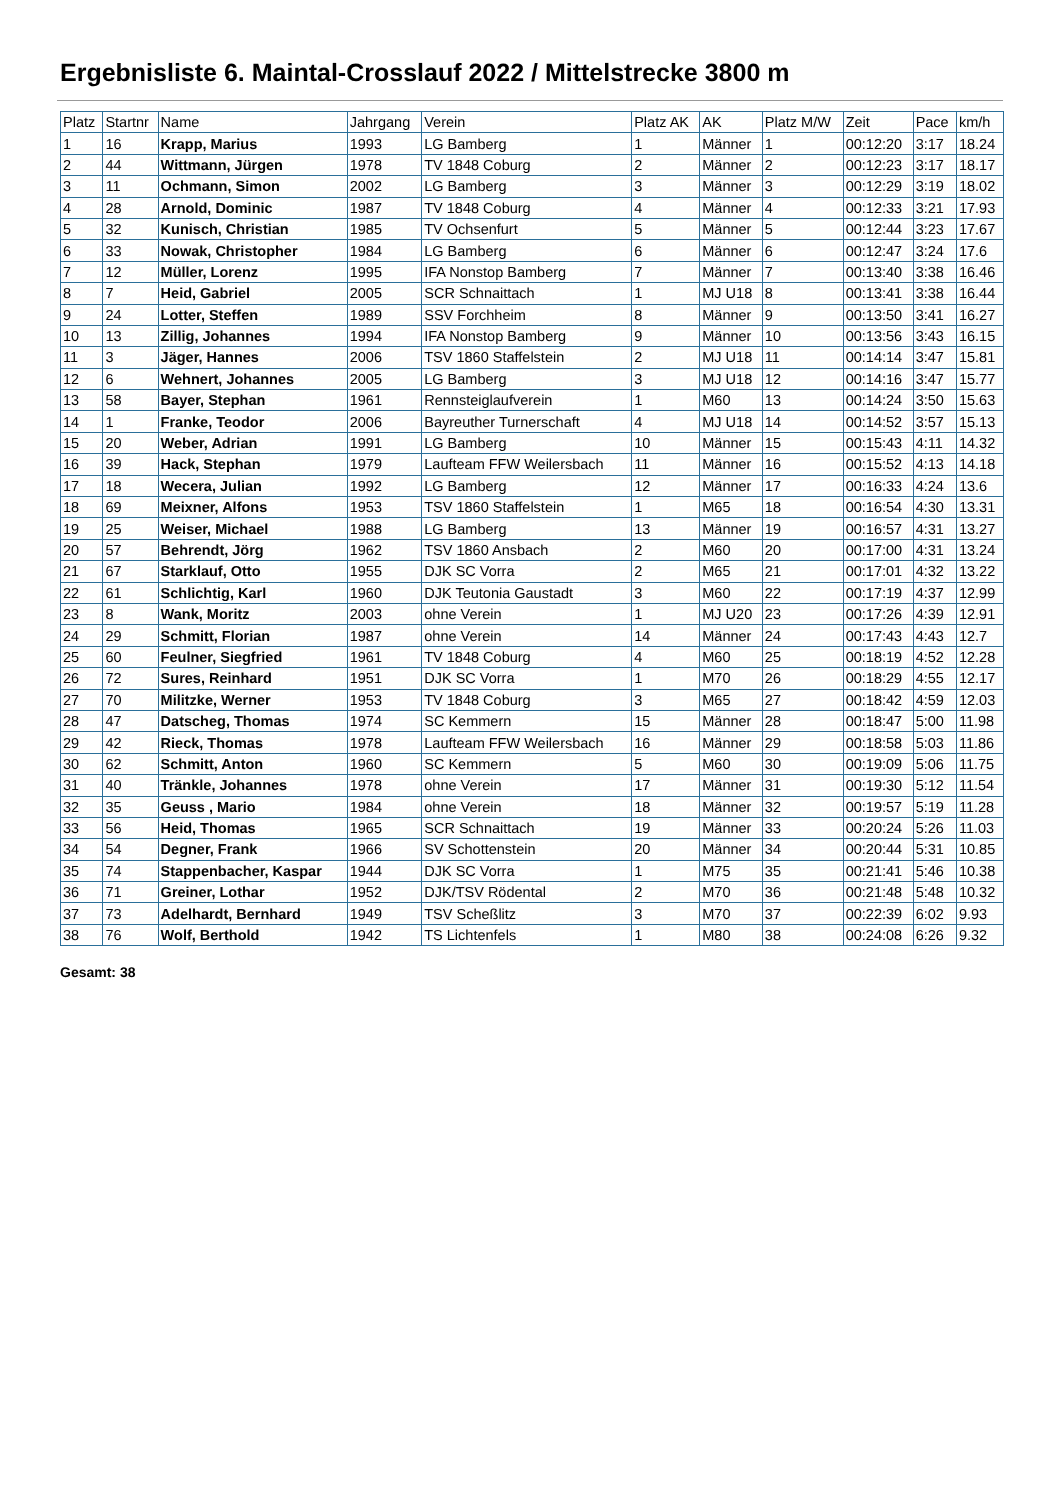Ergebnisliste 6. Maintal-Crosslauf 2022 / Mittelstrecke 3800 m
| Platz | Startnr | Name | Jahrgang | Verein | Platz AK | AK | Platz M/W | Zeit | Pace | km/h |
| --- | --- | --- | --- | --- | --- | --- | --- | --- | --- | --- |
| 1 | 16 | Krapp, Marius | 1993 | LG Bamberg | 1 | Männer | 1 | 00:12:20 | 3:17 | 18.24 |
| 2 | 44 | Wittmann, Jürgen | 1978 | TV 1848 Coburg | 2 | Männer | 2 | 00:12:23 | 3:17 | 18.17 |
| 3 | 11 | Ochmann, Simon | 2002 | LG Bamberg | 3 | Männer | 3 | 00:12:29 | 3:19 | 18.02 |
| 4 | 28 | Arnold, Dominic | 1987 | TV 1848 Coburg | 4 | Männer | 4 | 00:12:33 | 3:21 | 17.93 |
| 5 | 32 | Kunisch, Christian | 1985 | TV Ochsenfurt | 5 | Männer | 5 | 00:12:44 | 3:23 | 17.67 |
| 6 | 33 | Nowak, Christopher | 1984 | LG Bamberg | 6 | Männer | 6 | 00:12:47 | 3:24 | 17.6 |
| 7 | 12 | Müller, Lorenz | 1995 | IFA Nonstop Bamberg | 7 | Männer | 7 | 00:13:40 | 3:38 | 16.46 |
| 8 | 7 | Heid, Gabriel | 2005 | SCR Schnaittach | 1 | MJ U18 | 8 | 00:13:41 | 3:38 | 16.44 |
| 9 | 24 | Lotter, Steffen | 1989 | SSV Forchheim | 8 | Männer | 9 | 00:13:50 | 3:41 | 16.27 |
| 10 | 13 | Zillig, Johannes | 1994 | IFA Nonstop Bamberg | 9 | Männer | 10 | 00:13:56 | 3:43 | 16.15 |
| 11 | 3 | Jäger, Hannes | 2006 | TSV 1860 Staffelstein | 2 | MJ U18 | 11 | 00:14:14 | 3:47 | 15.81 |
| 12 | 6 | Wehnert, Johannes | 2005 | LG Bamberg | 3 | MJ U18 | 12 | 00:14:16 | 3:47 | 15.77 |
| 13 | 58 | Bayer, Stephan | 1961 | Rennsteiglaufverein | 1 | M60 | 13 | 00:14:24 | 3:50 | 15.63 |
| 14 | 1 | Franke, Teodor | 2006 | Bayreuther Turnerschaft | 4 | MJ U18 | 14 | 00:14:52 | 3:57 | 15.13 |
| 15 | 20 | Weber, Adrian | 1991 | LG Bamberg | 10 | Männer | 15 | 00:15:43 | 4:11 | 14.32 |
| 16 | 39 | Hack, Stephan | 1979 | Laufteam FFW Weilersbach | 11 | Männer | 16 | 00:15:52 | 4:13 | 14.18 |
| 17 | 18 | Wecera, Julian | 1992 | LG Bamberg | 12 | Männer | 17 | 00:16:33 | 4:24 | 13.6 |
| 18 | 69 | Meixner, Alfons | 1953 | TSV 1860 Staffelstein | 1 | M65 | 18 | 00:16:54 | 4:30 | 13.31 |
| 19 | 25 | Weiser, Michael | 1988 | LG Bamberg | 13 | Männer | 19 | 00:16:57 | 4:31 | 13.27 |
| 20 | 57 | Behrendt, Jörg | 1962 | TSV 1860 Ansbach | 2 | M60 | 20 | 00:17:00 | 4:31 | 13.24 |
| 21 | 67 | Starklauf, Otto | 1955 | DJK SC Vorra | 2 | M65 | 21 | 00:17:01 | 4:32 | 13.22 |
| 22 | 61 | Schlichtig, Karl | 1960 | DJK Teutonia Gaustadt | 3 | M60 | 22 | 00:17:19 | 4:37 | 12.99 |
| 23 | 8 | Wank, Moritz | 2003 | ohne Verein | 1 | MJ U20 | 23 | 00:17:26 | 4:39 | 12.91 |
| 24 | 29 | Schmitt, Florian | 1987 | ohne Verein | 14 | Männer | 24 | 00:17:43 | 4:43 | 12.7 |
| 25 | 60 | Feulner, Siegfried | 1961 | TV 1848 Coburg | 4 | M60 | 25 | 00:18:19 | 4:52 | 12.28 |
| 26 | 72 | Sures, Reinhard | 1951 | DJK SC Vorra | 1 | M70 | 26 | 00:18:29 | 4:55 | 12.17 |
| 27 | 70 | Militzke, Werner | 1953 | TV 1848 Coburg | 3 | M65 | 27 | 00:18:42 | 4:59 | 12.03 |
| 28 | 47 | Datscheg, Thomas | 1974 | SC Kemmern | 15 | Männer | 28 | 00:18:47 | 5:00 | 11.98 |
| 29 | 42 | Rieck, Thomas | 1978 | Laufteam FFW Weilersbach | 16 | Männer | 29 | 00:18:58 | 5:03 | 11.86 |
| 30 | 62 | Schmitt, Anton | 1960 | SC Kemmern | 5 | M60 | 30 | 00:19:09 | 5:06 | 11.75 |
| 31 | 40 | Tränkle, Johannes | 1978 | ohne Verein | 17 | Männer | 31 | 00:19:30 | 5:12 | 11.54 |
| 32 | 35 | Geuss , Mario | 1984 | ohne Verein | 18 | Männer | 32 | 00:19:57 | 5:19 | 11.28 |
| 33 | 56 | Heid, Thomas | 1965 | SCR Schnaittach | 19 | Männer | 33 | 00:20:24 | 5:26 | 11.03 |
| 34 | 54 | Degner, Frank | 1966 | SV Schottenstein | 20 | Männer | 34 | 00:20:44 | 5:31 | 10.85 |
| 35 | 74 | Stappenbacher, Kaspar | 1944 | DJK SC Vorra | 1 | M75 | 35 | 00:21:41 | 5:46 | 10.38 |
| 36 | 71 | Greiner, Lothar | 1952 | DJK/TSV Rödental | 2 | M70 | 36 | 00:21:48 | 5:48 | 10.32 |
| 37 | 73 | Adelhardt, Bernhard | 1949 | TSV Scheßlitz | 3 | M70 | 37 | 00:22:39 | 6:02 | 9.93 |
| 38 | 76 | Wolf, Berthold | 1942 | TS Lichtenfels | 1 | M80 | 38 | 00:24:08 | 6:26 | 9.32 |
Gesamt: 38